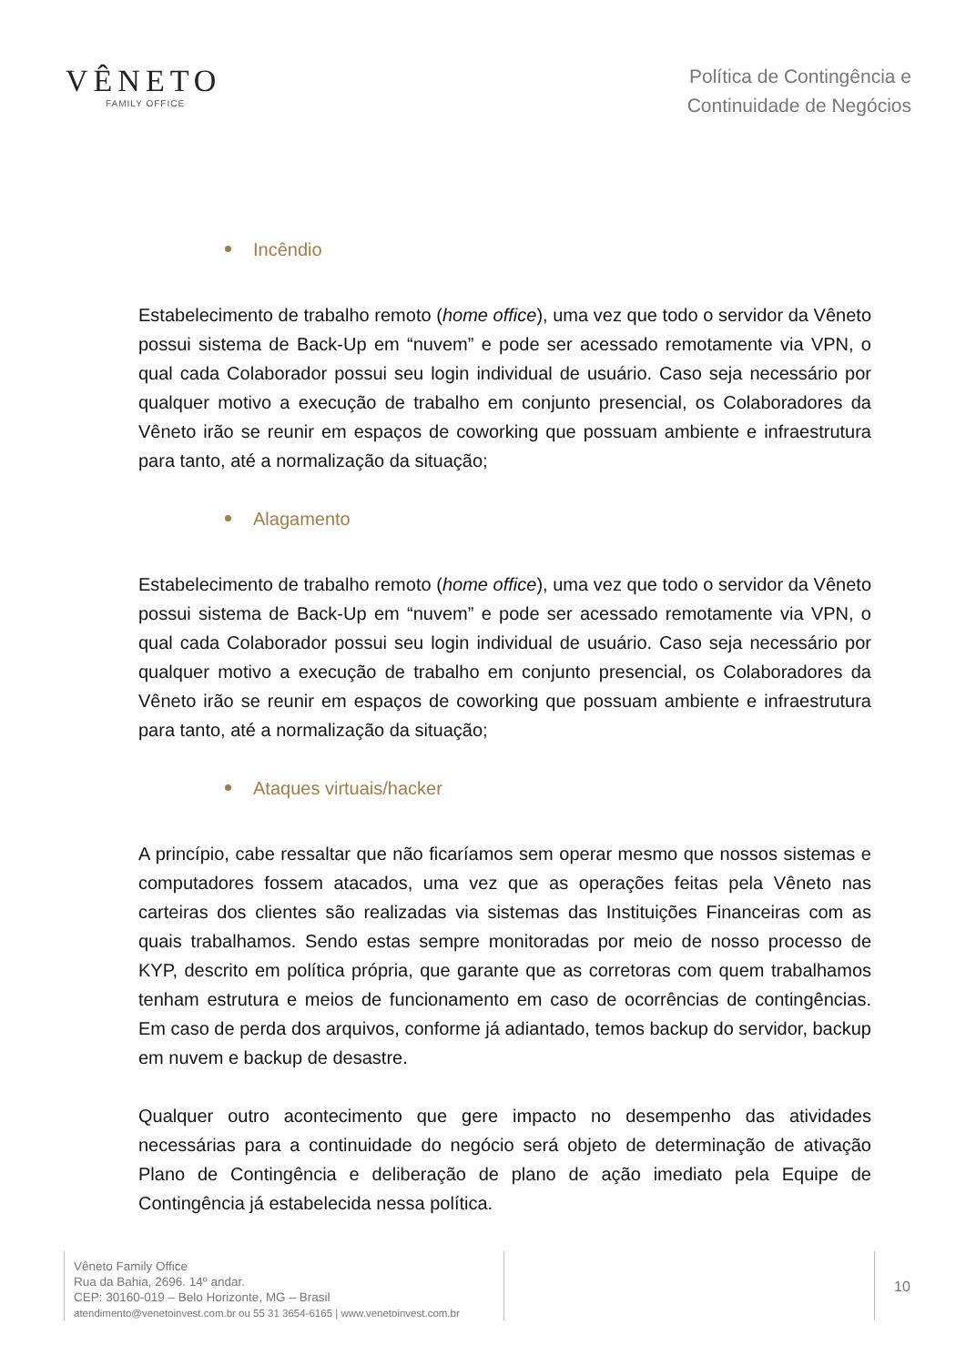VÊNETO
FAMILY OFFICE
Política de Contingência e
Continuidade de Negócios
Incêndio
Estabelecimento de trabalho remoto (home office), uma vez que todo o servidor da Vêneto possui sistema de Back-Up em “nuvem” e pode ser acessado remotamente via VPN, o qual cada Colaborador possui seu login individual de usuário. Caso seja necessário por qualquer motivo a execução de trabalho em conjunto presencial, os Colaboradores da Vêneto irão se reunir em espaços de coworking que possuam ambiente e infraestrutura para tanto, até a normalização da situação;
Alagamento
Estabelecimento de trabalho remoto (home office), uma vez que todo o servidor da Vêneto possui sistema de Back-Up em “nuvem” e pode ser acessado remotamente via VPN, o qual cada Colaborador possui seu login individual de usuário. Caso seja necessário por qualquer motivo a execução de trabalho em conjunto presencial, os Colaboradores da Vêneto irão se reunir em espaços de coworking que possuam ambiente e infraestrutura para tanto, até a normalização da situação;
Ataques virtuais/hacker
A princípio, cabe ressaltar que não ficaríamos sem operar mesmo que nossos sistemas e computadores fossem atacados, uma vez que as operações feitas pela Vêneto nas carteiras dos clientes são realizadas via sistemas das Instituições Financeiras com as quais trabalhamos. Sendo estas sempre monitoradas por meio de nosso processo de KYP, descrito em política própria, que garante que as corretoras com quem trabalhamos tenham estrutura e meios de funcionamento em caso de ocorrências de contingências. Em caso de perda dos arquivos, conforme já adiantado, temos backup do servidor, backup em nuvem e backup de desastre.
Qualquer outro acontecimento que gere impacto no desempenho das atividades necessárias para a continuidade do negócio será objeto de determinação de ativação Plano de Contingência e deliberação de plano de ação imediato pela Equipe de Contingência já estabelecida nessa política.
Vêneto Family Office
Rua da Bahia, 2696. 14º andar.
CEP: 30160-019 – Belo Horizonte, MG – Brasil
atendimento@venetoinvest.com.br ou 55 31 3654-6165 | www.venetoinvest.com.br
10